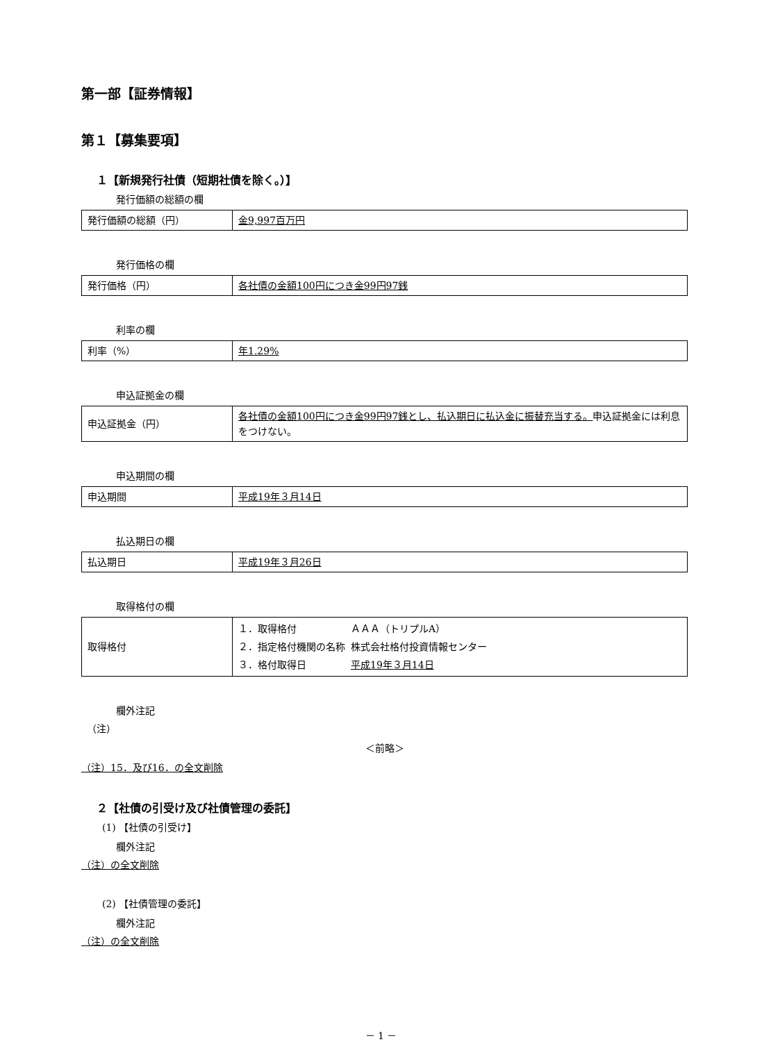第一部【証券情報】
第１【募集要項】
１【新規発行社債（短期社債を除く。）】
発行価額の総額の欄
| 発行価額の総額（円） | 金9,997百万円 |
発行価格の欄
| 発行価格（円） | 各社債の金額100円につき金99円97銭 |
利率の欄
| 利率（%） | 年1.29% |
申込証拠金の欄
| 申込証拠金（円） | 各社債の金額100円につき金99円97銭とし、払込期日に払込金に振替充当する。 申込証拠金には利息をつけない。 |
申込期間の欄
| 申込期間 | 平成19年３月14日 |
払込期日の欄
| 払込期日 | 平成19年３月26日 |
取得格付の欄
| 取得格付 | / １．取得格付 / ＡＡＡ（トリプルA） / / ２．指定格付機関の名称 / 株式会社格付投資情報センター / / ３．格付取得日 / 平成19年３月14日 / |
欄外注記
（注）
＜前略＞
（注）15．及び16．の全文削除
２【社債の引受け及び社債管理の委託】
(1) 【社債の引受け】
欄外注記
（注）の全文削除
(2) 【社債管理の委託】
欄外注記
（注）の全文削除
－ 1 －